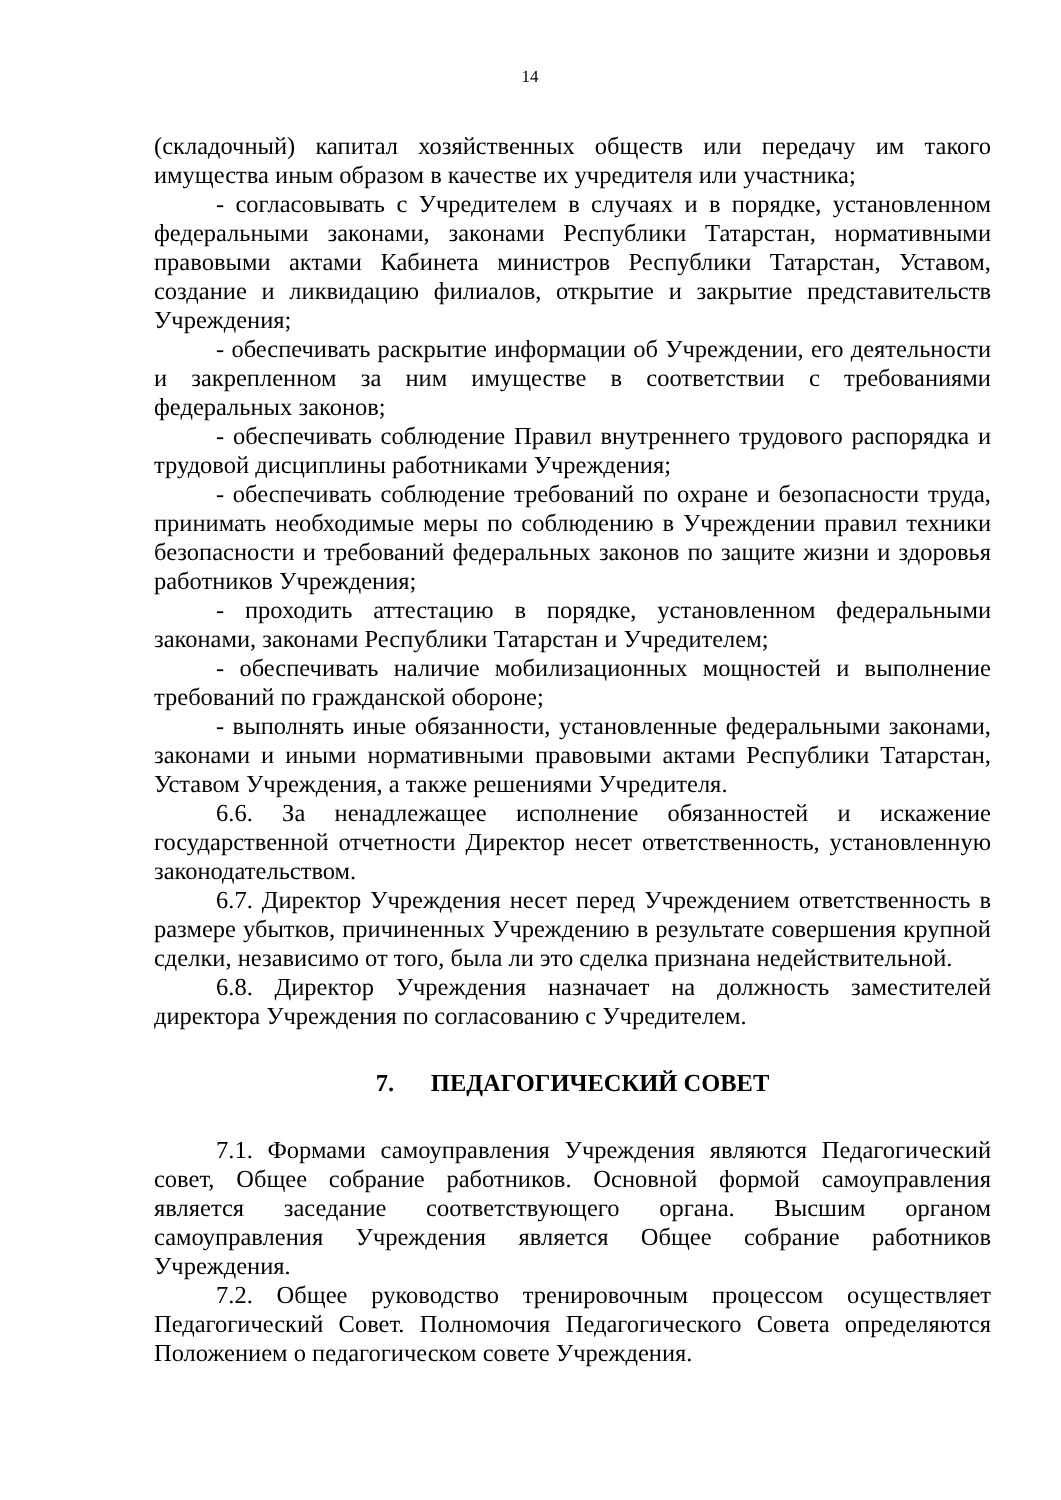14
(складочный) капитал хозяйственных обществ или передачу им такого имущества иным образом в качестве их учредителя или участника;
- согласовывать с Учредителем в случаях и в порядке, установленном федеральными законами, законами Республики Татарстан, нормативными правовыми актами Кабинета министров Республики Татарстан, Уставом, создание и ликвидацию филиалов, открытие и закрытие представительств Учреждения;
- обеспечивать раскрытие информации об Учреждении, его деятельности и закрепленном за ним имуществе в соответствии с требованиями федеральных законов;
- обеспечивать соблюдение Правил внутреннего трудового распорядка и трудовой дисциплины работниками Учреждения;
- обеспечивать соблюдение требований по охране и безопасности труда, принимать необходимые меры по соблюдению в Учреждении правил техники безопасности и требований федеральных законов по защите жизни и здоровья работников Учреждения;
- проходить аттестацию в порядке, установленном федеральными законами, законами Республики Татарстан и Учредителем;
- обеспечивать наличие мобилизационных мощностей и выполнение требований по гражданской обороне;
- выполнять иные обязанности, установленные федеральными законами, законами и иными нормативными правовыми актами Республики Татарстан, Уставом Учреждения, а также решениями Учредителя.
6.6. За ненадлежащее исполнение обязанностей и искажение государственной отчетности Директор несет ответственность, установленную законодательством.
6.7. Директор Учреждения несет перед Учреждением ответственность в размере убытков, причиненных Учреждению в результате совершения крупной сделки, независимо от того, была ли это сделка признана недействительной.
6.8. Директор Учреждения назначает на должность заместителей директора Учреждения по согласованию с Учредителем.
7. ПЕДАГОГИЧЕСКИЙ СОВЕТ
7.1. Формами самоуправления Учреждения являются Педагогический совет, Общее собрание работников. Основной формой самоуправления является заседание соответствующего органа. Высшим органом самоуправления Учреждения является Общее собрание работников Учреждения.
7.2. Общее руководство тренировочным процессом осуществляет Педагогический Совет. Полномочия Педагогического Совета определяются Положением о педагогическом совете Учреждения.